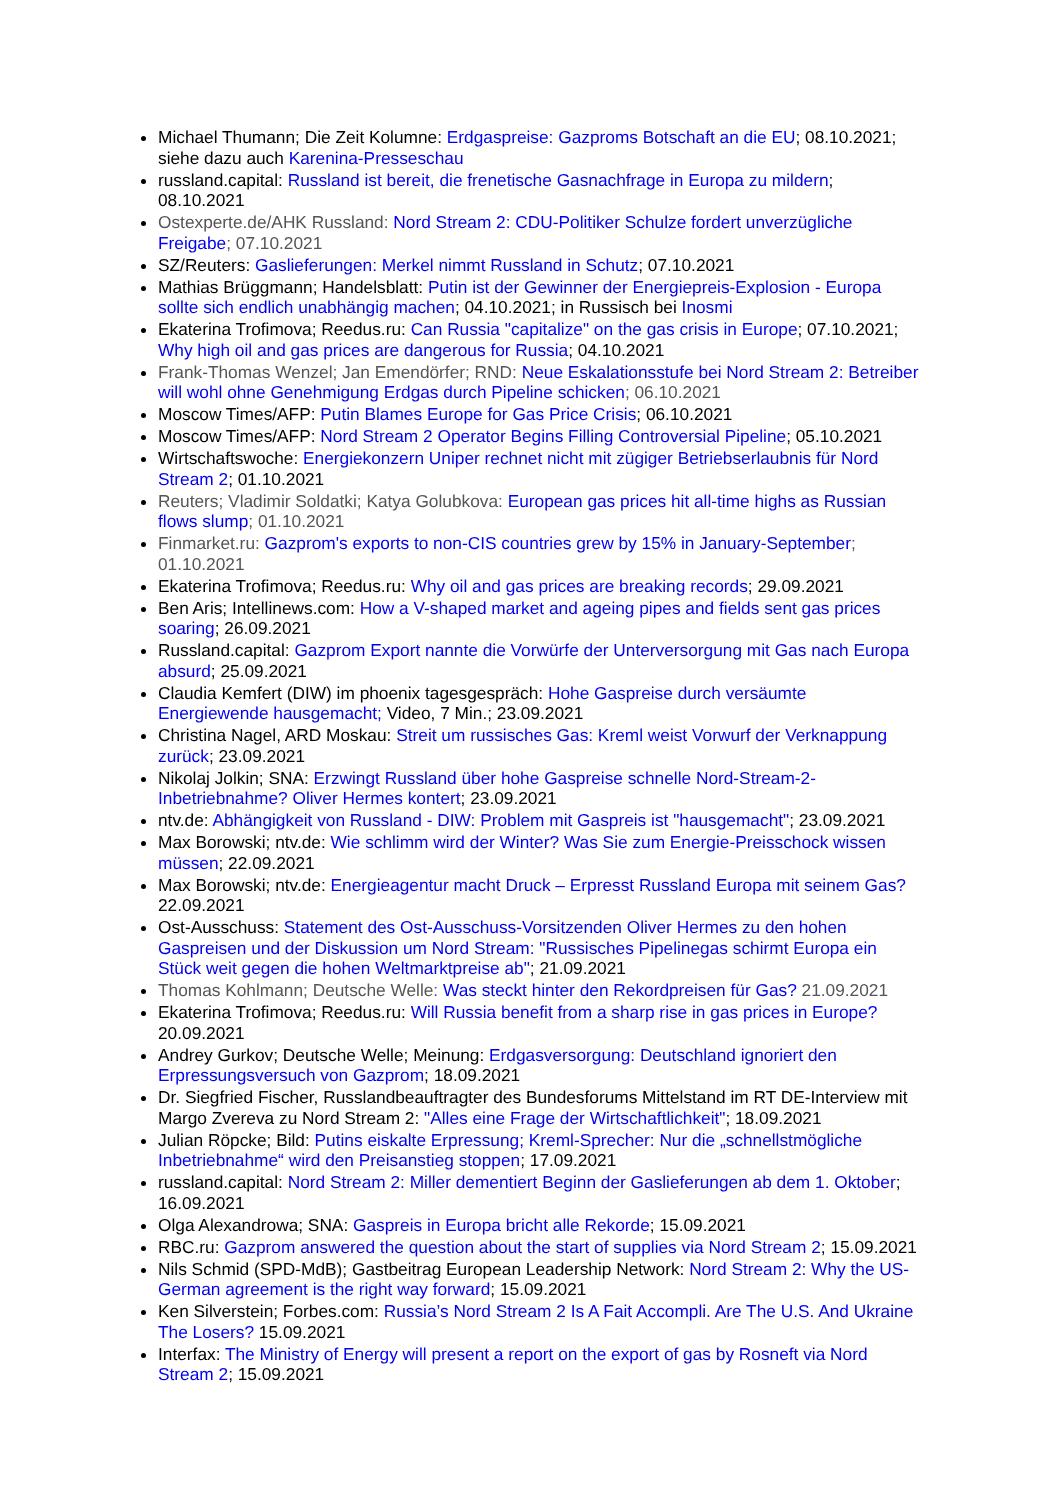Michael Thumann; Die Zeit Kolumne: Erdgaspreise: Gazproms Botschaft an die EU; 08.10.2021; siehe dazu auch Karenina-Presseschau
russland.capital: Russland ist bereit, die frenetische Gasnachfrage in Europa zu mildern; 08.10.2021
Ostexperte.de/AHK Russland: Nord Stream 2: CDU-Politiker Schulze fordert unverzügliche Freigabe; 07.10.2021
SZ/Reuters: Gaslieferungen: Merkel nimmt Russland in Schutz; 07.10.2021
Mathias Brüggmann; Handelsblatt: Putin ist der Gewinner der Energiepreis-Explosion - Europa sollte sich endlich unabhängig machen; 04.10.2021; in Russisch bei Inosmi
Ekaterina Trofimova; Reedus.ru: Can Russia "capitalize" on the gas crisis in Europe; 07.10.2021; Why high oil and gas prices are dangerous for Russia; 04.10.2021
Frank-Thomas Wenzel; Jan Emendörfer; RND: Neue Eskalationsstufe bei Nord Stream 2: Betreiber will wohl ohne Genehmigung Erdgas durch Pipeline schicken; 06.10.2021
Moscow Times/AFP: Putin Blames Europe for Gas Price Crisis; 06.10.2021
Moscow Times/AFP: Nord Stream 2 Operator Begins Filling Controversial Pipeline; 05.10.2021
Wirtschaftswoche: Energiekonzern Uniper rechnet nicht mit zügiger Betriebserlaubnis für Nord Stream 2; 01.10.2021
Reuters; Vladimir Soldatki; Katya Golubkova: European gas prices hit all-time highs as Russian flows slump; 01.10.2021
Finmarket.ru: Gazprom's exports to non-CIS countries grew by 15% in January-September; 01.10.2021
Ekaterina Trofimova; Reedus.ru: Why oil and gas prices are breaking records; 29.09.2021
Ben Aris; Intellinews.com: How a V-shaped market and ageing pipes and fields sent gas prices soaring; 26.09.2021
Russland.capital: Gazprom Export nannte die Vorwürfe der Unterversorgung mit Gas nach Europa absurd; 25.09.2021
Claudia Kemfert (DIW) im phoenix tagesgespräch: Hohe Gaspreise durch versäumte Energiewende hausgemacht; Video, 7 Min.; 23.09.2021
Christina Nagel, ARD Moskau: Streit um russisches Gas: Kreml weist Vorwurf der Verknappung zurück; 23.09.2021
Nikolaj Jolkin; SNA: Erzwingt Russland über hohe Gaspreise schnelle Nord-Stream-2-Inbetriebnahme? Oliver Hermes kontert; 23.09.2021
ntv.de: Abhängigkeit von Russland - DIW: Problem mit Gaspreis ist "hausgemacht"; 23.09.2021
Max Borowski; ntv.de: Wie schlimm wird der Winter? Was Sie zum Energie-Preisschock wissen müssen; 22.09.2021
Max Borowski; ntv.de: Energieagentur macht Druck – Erpresst Russland Europa mit seinem Gas? 22.09.2021
Ost-Ausschuss: Statement des Ost-Ausschuss-Vorsitzenden Oliver Hermes zu den hohen Gaspreisen und der Diskussion um Nord Stream: "Russisches Pipelinegas schirmt Europa ein Stück weit gegen die hohen Weltmarktpreise ab"; 21.09.2021
Thomas Kohlmann; Deutsche Welle: Was steckt hinter den Rekordpreisen für Gas? 21.09.2021
Ekaterina Trofimova; Reedus.ru: Will Russia benefit from a sharp rise in gas prices in Europe? 20.09.2021
Andrey Gurkov; Deutsche Welle; Meinung: Erdgasversorgung: Deutschland ignoriert den Erpressungsversuch von Gazprom; 18.09.2021
Dr. Siegfried Fischer, Russlandbeauftragter des Bundesforums Mittelstand im RT DE-Interview mit Margo Zvereva zu Nord Stream 2: "Alles eine Frage der Wirtschaftlichkeit"; 18.09.2021
Julian Röpcke; Bild: Putins eiskalte Erpressung; Kreml-Sprecher: Nur die „schnellstmögliche Inbetriebnahme“ wird den Preisanstieg stoppen; 17.09.2021
russland.capital: Nord Stream 2: Miller dementiert Beginn der Gaslieferungen ab dem 1. Oktober; 16.09.2021
Olga Alexandrowa; SNA: Gaspreis in Europa bricht alle Rekorde; 15.09.2021
RBC.ru: Gazprom answered the question about the start of supplies via Nord Stream 2; 15.09.2021
Nils Schmid (SPD-MdB); Gastbeitrag European Leadership Network: Nord Stream 2: Why the US-German agreement is the right way forward; 15.09.2021
Ken Silverstein; Forbes.com: Russia’s Nord Stream 2 Is A Fait Accompli. Are The U.S. And Ukraine The Losers? 15.09.2021
Interfax: The Ministry of Energy will present a report on the export of gas by Rosneft via Nord Stream 2; 15.09.2021